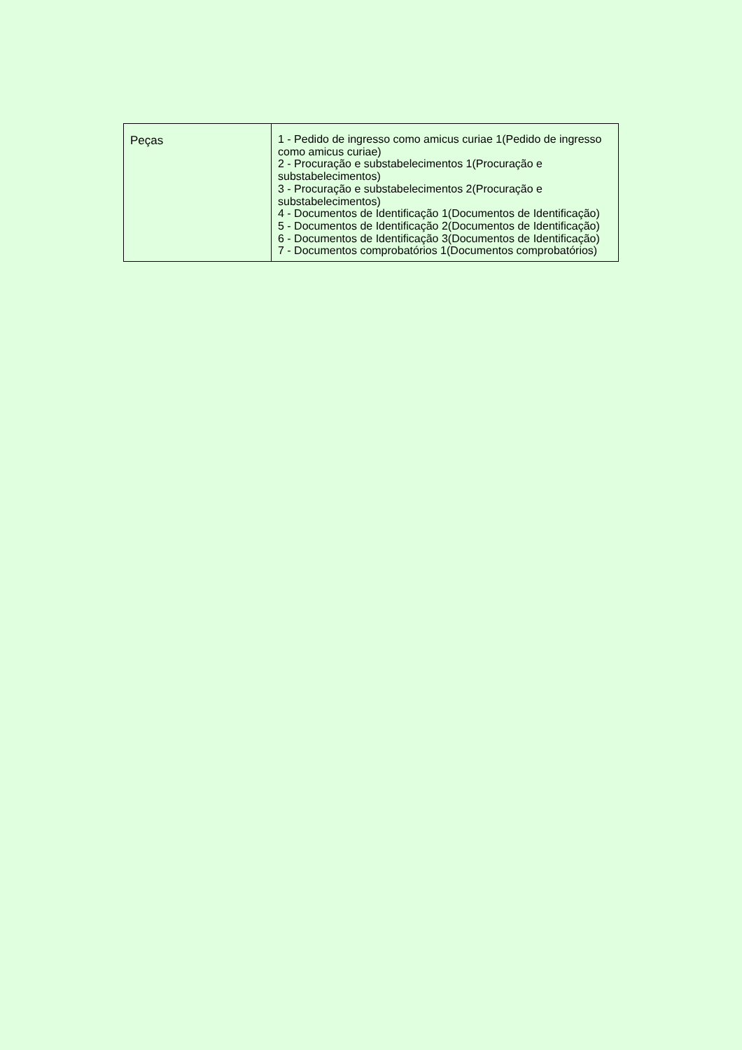| Peças | 1 - Pedido de ingresso como amicus curiae 1(Pedido de ingresso como amicus curiae) 2 - Procuração e substabelecimentos 1(Procuração e substabelecimentos) 3 - Procuração e substabelecimentos 2(Procuração e substabelecimentos) 4 - Documentos de Identificação 1(Documentos de Identificação) 5 - Documentos de Identificação 2(Documentos de Identificação) 6 - Documentos de Identificação 3(Documentos de Identificação) 7 - Documentos comprobatórios 1(Documentos comprobatórios) |